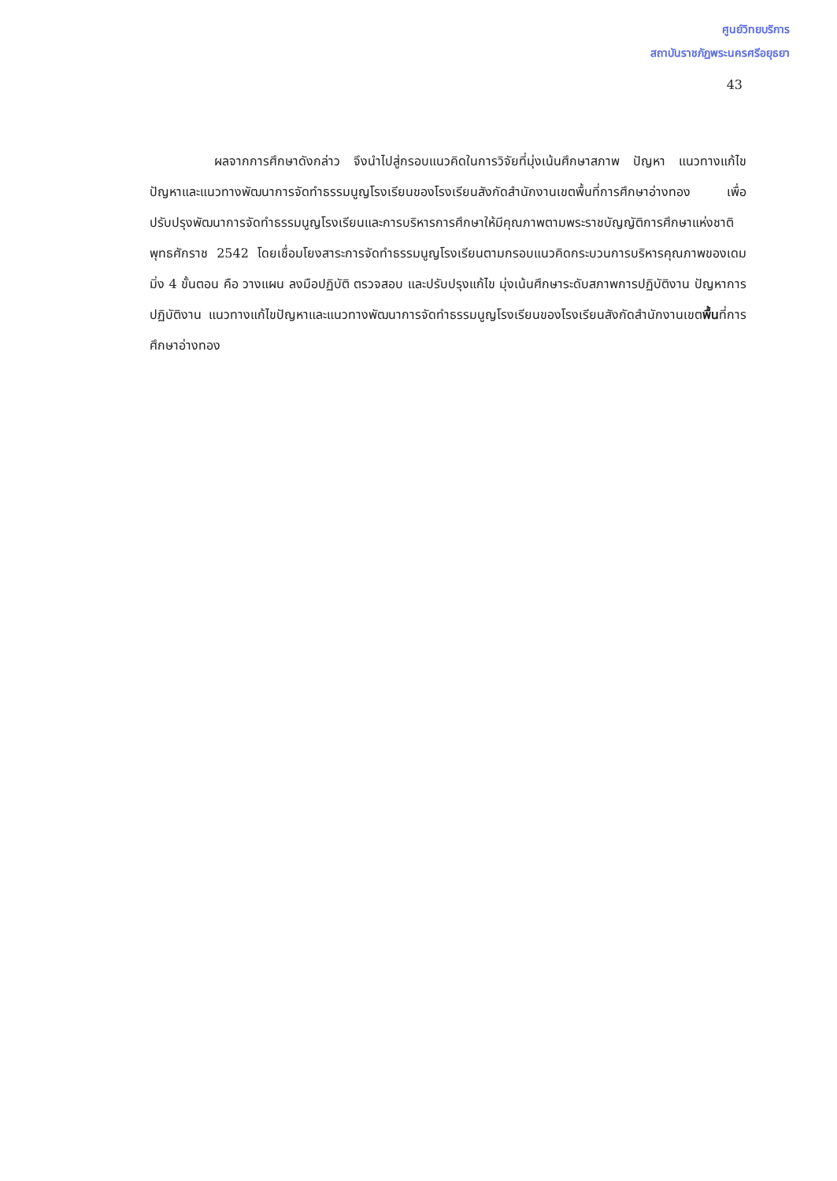ศูนย์วิทยบริการ
สถาบันราชภัฏพระนครศรีอยุธยา
43
ผลจากการศึกษาดังกล่าว จึงนำไปสู่กรอบแนวคิดในการวิจัยที่มุ่งเน้นศึกษาสภาพ ปัญหา แนวทางแก้ไขปัญหาและแนวทางพัฒนาการจัดทำธรรมนูญโรงเรียนของโรงเรียนสังกัดสำนักงานเขตพื้นที่การศึกษาอ่างทอง เพื่อปรับปรุงพัฒนาการจัดทำธรรมนูญโรงเรียนและการบริหารการศึกษาให้มีคุณภาพตามพระราชบัญญัติการศึกษาแห่งชาติ พุทธศักราช 2542 โดยเชื่อมโยงสาระการจัดทำธรรมนูญโรงเรียนตามกรอบแนวคิดกระบวนการบริหารคุณภาพของเดมมิ่ง 4 ขั้นตอน คือ วางแผน ลงมือปฏิบัติ ตรวจสอบ และปรับปรุงแก้ไข มุ่งเน้นศึกษาระดับสภาพการปฏิบัติงาน ปัญหาการปฏิบัติงาน แนวทางแก้ไขปัญหาและแนวทางพัฒนาการจัดทำธรรมนูญโรงเรียนของโรงเรียนสังกัดสำนักงานเขตพื้นที่การศึกษาอ่างทอง